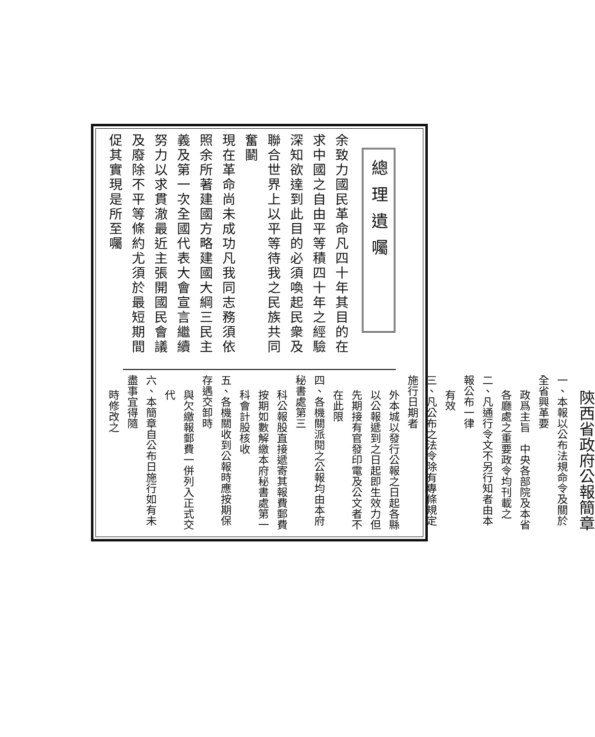總理遺囑
余致力國民革命凡四十年其目的在求中國之自由平等積四十年之經驗深知欲達到此目的必須喚起民衆及聯合世界上以平等待我之民族共同奮鬭
現在革命尚未成功凡我同志務須依照余所著建國方略建國大綱三民主義及第一次全國代表大會宣言繼續努力以求貫澈最近主張開國民會議及廢除不平等條約尤須於最短期間促其實現是所至囑
陝西省政府公報簡章
一、本報以公布法規命令及關於全省興革要
政爲主旨　中央各部院及本省各廳處之重要政令均刊載之
二、凡通行令文不另行知者由本報公布一律
有效
三、凡公布之法令除有專條規定施行日期者
外本城以發行公報之日起各縣以公報遞到之日起即生效力但先期接有官發印電及公文者不在此限
四、各機關派閱之公報均由本府秘書處第三
科公報股直接遞寄其報費郵費按期如數解繳本府秘書處第一科會計股核收
五、各機關收到公報時應按期保存遇交卸時
與欠繳報郵費一併列入正式交代
六、本簡章自公布日施行如有未盡事宜得隨
時修改之